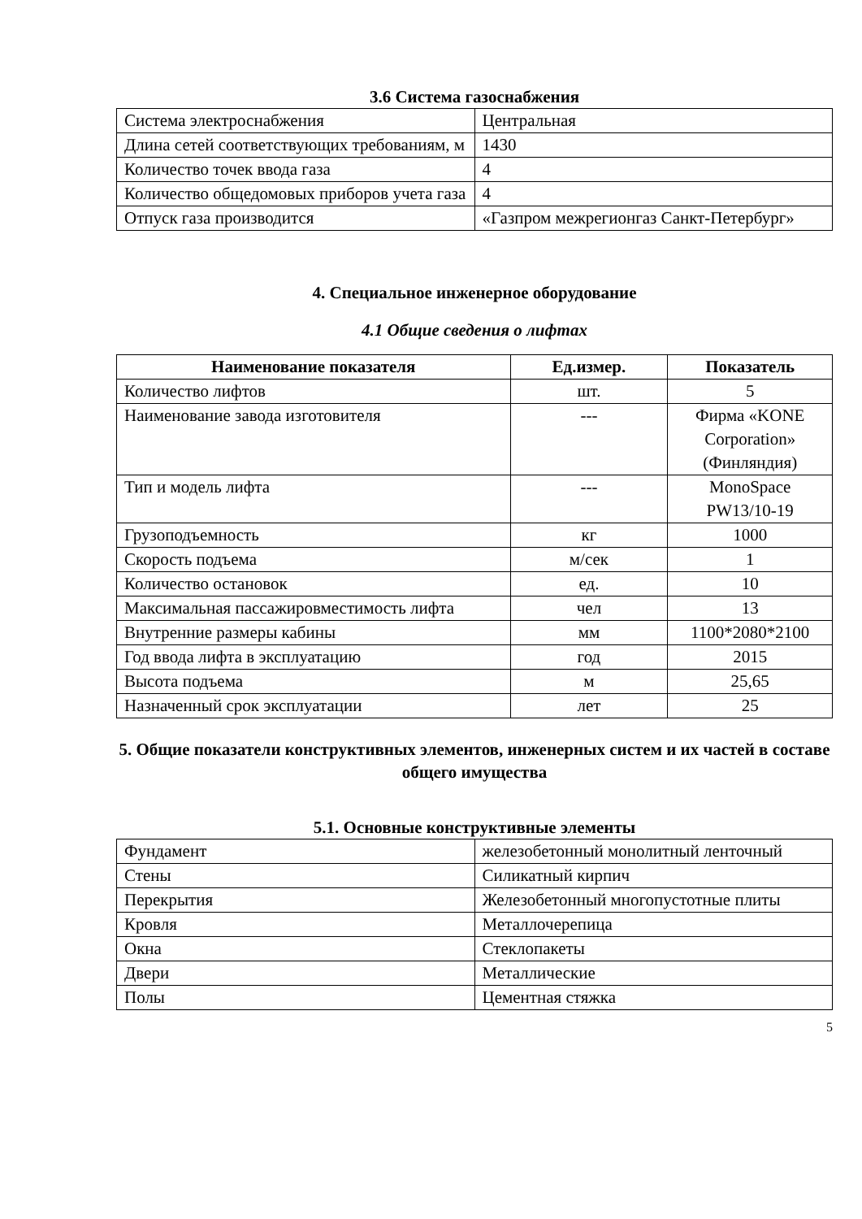3.6 Система газоснабжения
| Система электроснабжения | Центральная |
| Длина сетей соответствующих требованиям, м | 1430 |
| Количество точек ввода газа | 4 |
| Количество общедомовых приборов учета газа | 4 |
| Отпуск газа производится | «Газпром межрегионгаз Санкт-Петербург» |
4. Специальное инженерное оборудование
4.1 Общие сведения о лифтах
| Наименование показателя | Ед.измер. | Показатель |
| --- | --- | --- |
| Количество лифтов | шт. | 5 |
| Наименование завода изготовителя | --- | Фирма «KONE Corporation» (Финляндия) |
| Тип и модель лифта | --- | MonoSpace PW13/10-19 |
| Грузоподъемность | кг | 1000 |
| Скорость подъема | м/сек | 1 |
| Количество остановок | ед. | 10 |
| Максимальная пассажировместимость лифта | чел | 13 |
| Внутренние размеры кабины | мм | 1100*2080*2100 |
| Год ввода лифта в эксплуатацию | год | 2015 |
| Высота подъема | м | 25,65 |
| Назначенный срок эксплуатации | лет | 25 |
5. Общие показатели конструктивных элементов, инженерных систем и их частей в составе общего имущества
5.1. Основные конструктивные элементы
| Фундамент | железобетонный монолитный ленточный |
| Стены | Силикатный кирпич |
| Перекрытия | Железобетонный многопустотные плиты |
| Кровля | Металлочерепица |
| Окна | Стеклопакеты |
| Двери | Металлические |
| Полы | Цементная стяжка |
5